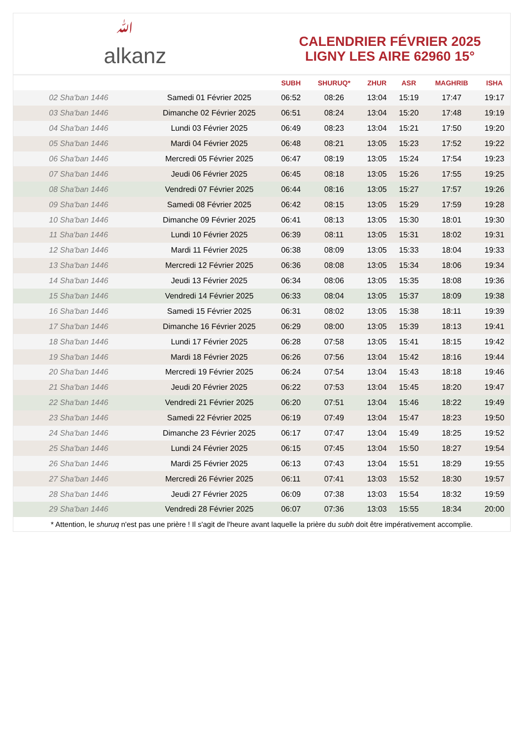ﷲalkanz
CALENDRIER FÉVRIER 2025
LIGNY LES AIRE 62960 15°
| | | SUBH | SHURUQ* | ZHUR | ASR | MAGHRIB | ISHA |
| --- | --- | --- | --- | --- | --- | --- | --- |
| 02 Sha'ban 1446 | Samedi 01 Février 2025 | 06:52 | 08:26 | 13:04 | 15:19 | 17:47 | 19:17 |
| 03 Sha'ban 1446 | Dimanche 02 Février 2025 | 06:51 | 08:24 | 13:04 | 15:20 | 17:48 | 19:19 |
| 04 Sha'ban 1446 | Lundi 03 Février 2025 | 06:49 | 08:23 | 13:04 | 15:21 | 17:50 | 19:20 |
| 05 Sha'ban 1446 | Mardi 04 Février 2025 | 06:48 | 08:21 | 13:05 | 15:23 | 17:52 | 19:22 |
| 06 Sha'ban 1446 | Mercredi 05 Février 2025 | 06:47 | 08:19 | 13:05 | 15:24 | 17:54 | 19:23 |
| 07 Sha'ban 1446 | Jeudi 06 Février 2025 | 06:45 | 08:18 | 13:05 | 15:26 | 17:55 | 19:25 |
| 08 Sha'ban 1446 | Vendredi 07 Février 2025 | 06:44 | 08:16 | 13:05 | 15:27 | 17:57 | 19:26 |
| 09 Sha'ban 1446 | Samedi 08 Février 2025 | 06:42 | 08:15 | 13:05 | 15:29 | 17:59 | 19:28 |
| 10 Sha'ban 1446 | Dimanche 09 Février 2025 | 06:41 | 08:13 | 13:05 | 15:30 | 18:01 | 19:30 |
| 11 Sha'ban 1446 | Lundi 10 Février 2025 | 06:39 | 08:11 | 13:05 | 15:31 | 18:02 | 19:31 |
| 12 Sha'ban 1446 | Mardi 11 Février 2025 | 06:38 | 08:09 | 13:05 | 15:33 | 18:04 | 19:33 |
| 13 Sha'ban 1446 | Mercredi 12 Février 2025 | 06:36 | 08:08 | 13:05 | 15:34 | 18:06 | 19:34 |
| 14 Sha'ban 1446 | Jeudi 13 Février 2025 | 06:34 | 08:06 | 13:05 | 15:35 | 18:08 | 19:36 |
| 15 Sha'ban 1446 | Vendredi 14 Février 2025 | 06:33 | 08:04 | 13:05 | 15:37 | 18:09 | 19:38 |
| 16 Sha'ban 1446 | Samedi 15 Février 2025 | 06:31 | 08:02 | 13:05 | 15:38 | 18:11 | 19:39 |
| 17 Sha'ban 1446 | Dimanche 16 Février 2025 | 06:29 | 08:00 | 13:05 | 15:39 | 18:13 | 19:41 |
| 18 Sha'ban 1446 | Lundi 17 Février 2025 | 06:28 | 07:58 | 13:05 | 15:41 | 18:15 | 19:42 |
| 19 Sha'ban 1446 | Mardi 18 Février 2025 | 06:26 | 07:56 | 13:04 | 15:42 | 18:16 | 19:44 |
| 20 Sha'ban 1446 | Mercredi 19 Février 2025 | 06:24 | 07:54 | 13:04 | 15:43 | 18:18 | 19:46 |
| 21 Sha'ban 1446 | Jeudi 20 Février 2025 | 06:22 | 07:53 | 13:04 | 15:45 | 18:20 | 19:47 |
| 22 Sha'ban 1446 | Vendredi 21 Février 2025 | 06:20 | 07:51 | 13:04 | 15:46 | 18:22 | 19:49 |
| 23 Sha'ban 1446 | Samedi 22 Février 2025 | 06:19 | 07:49 | 13:04 | 15:47 | 18:23 | 19:50 |
| 24 Sha'ban 1446 | Dimanche 23 Février 2025 | 06:17 | 07:47 | 13:04 | 15:49 | 18:25 | 19:52 |
| 25 Sha'ban 1446 | Lundi 24 Février 2025 | 06:15 | 07:45 | 13:04 | 15:50 | 18:27 | 19:54 |
| 26 Sha'ban 1446 | Mardi 25 Février 2025 | 06:13 | 07:43 | 13:04 | 15:51 | 18:29 | 19:55 |
| 27 Sha'ban 1446 | Mercredi 26 Février 2025 | 06:11 | 07:41 | 13:03 | 15:52 | 18:30 | 19:57 |
| 28 Sha'ban 1446 | Jeudi 27 Février 2025 | 06:09 | 07:38 | 13:03 | 15:54 | 18:32 | 19:59 |
| 29 Sha'ban 1446 | Vendredi 28 Février 2025 | 06:07 | 07:36 | 13:03 | 15:55 | 18:34 | 20:00 |
* Attention, le shuruq n'est pas une prière ! Il s'agit de l'heure avant laquelle la prière du subh doit être impérativement accomplie.